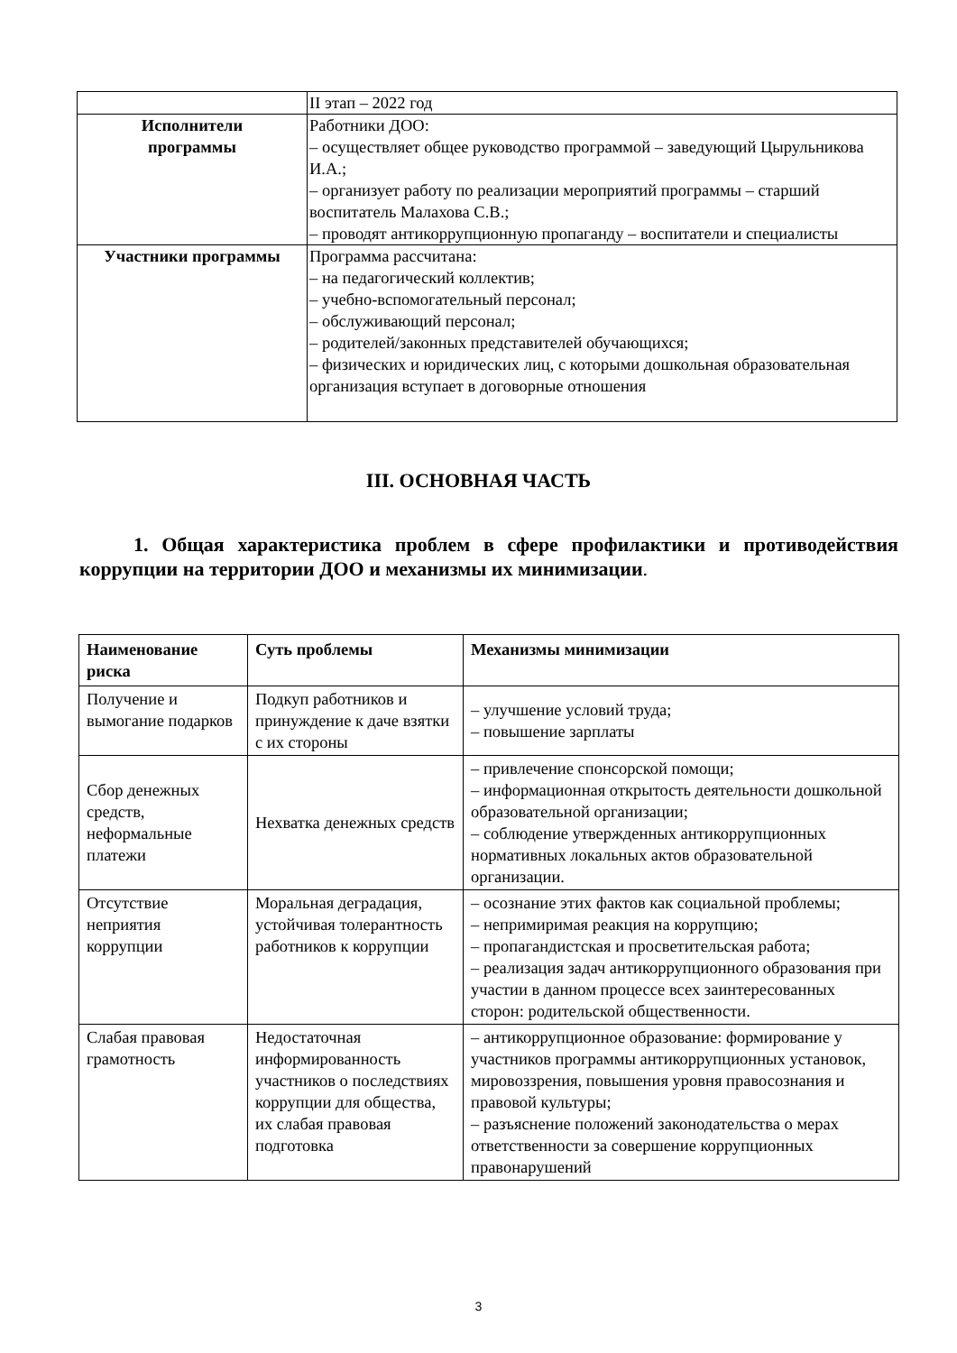| | II этап – 2022 год |
| Исполнители программы | Работники ДОО: – осуществляет общее руководство программой – заведующий Цырульникова И.А.; – организует работу по реализации мероприятий программы – старший воспитатель Малахова С.В.; – проводят антикоррупционную пропаганду – воспитатели и специалисты |
| Участники программы | Программа рассчитана: – на педагогический коллектив; – учебно-вспомогательный персонал; – обслуживающий персонал; – родителей/законных представителей обучающихся; – физических и юридических лиц, с которыми дошкольная образовательная организация вступает в договорные отношения |
III. ОСНОВНАЯ ЧАСТЬ
1. Общая характеристика проблем в сфере профилактики и противодействия коррупции на территории ДОО и механизмы их минимизации.
| Наименование риска | Суть проблемы | Механизмы минимизации |
| --- | --- | --- |
| Получение и вымогание подарков | Подкуп работников и принуждение к даче взятки с их стороны | – улучшение условий труда; – повышение зарплаты |
| Сбор денежных средств, неформальные платежи | Нехватка денежных средств | – привлечение спонсорской помощи; – информационная открытость деятельности дошкольной образовательной организации; – соблюдение утвержденных антикоррупционных нормативных локальных актов образовательной организации. |
| Отсутствие неприятия коррупции | Моральная деградация, устойчивая толерантность работников к коррупции | – осознание этих фактов как социальной проблемы; – непримиримая реакция на коррупцию; – пропагандистская и просветительская работа; – реализация задач антикоррупционного образования при участии в данном процессе всех заинтересованных сторон: родительской общественности. |
| Слабая правовая грамотность | Недостаточная информированность участников о последствиях коррупции для общества, их слабая правовая подготовка | – антикоррупционное образование: формирование у участников программы антикоррупционных установок, мировоззрения, повышения уровня правосознания и правовой культуры; – разъяснение положений законодательства о мерах ответственности за совершение коррупционных правонарушений |
3